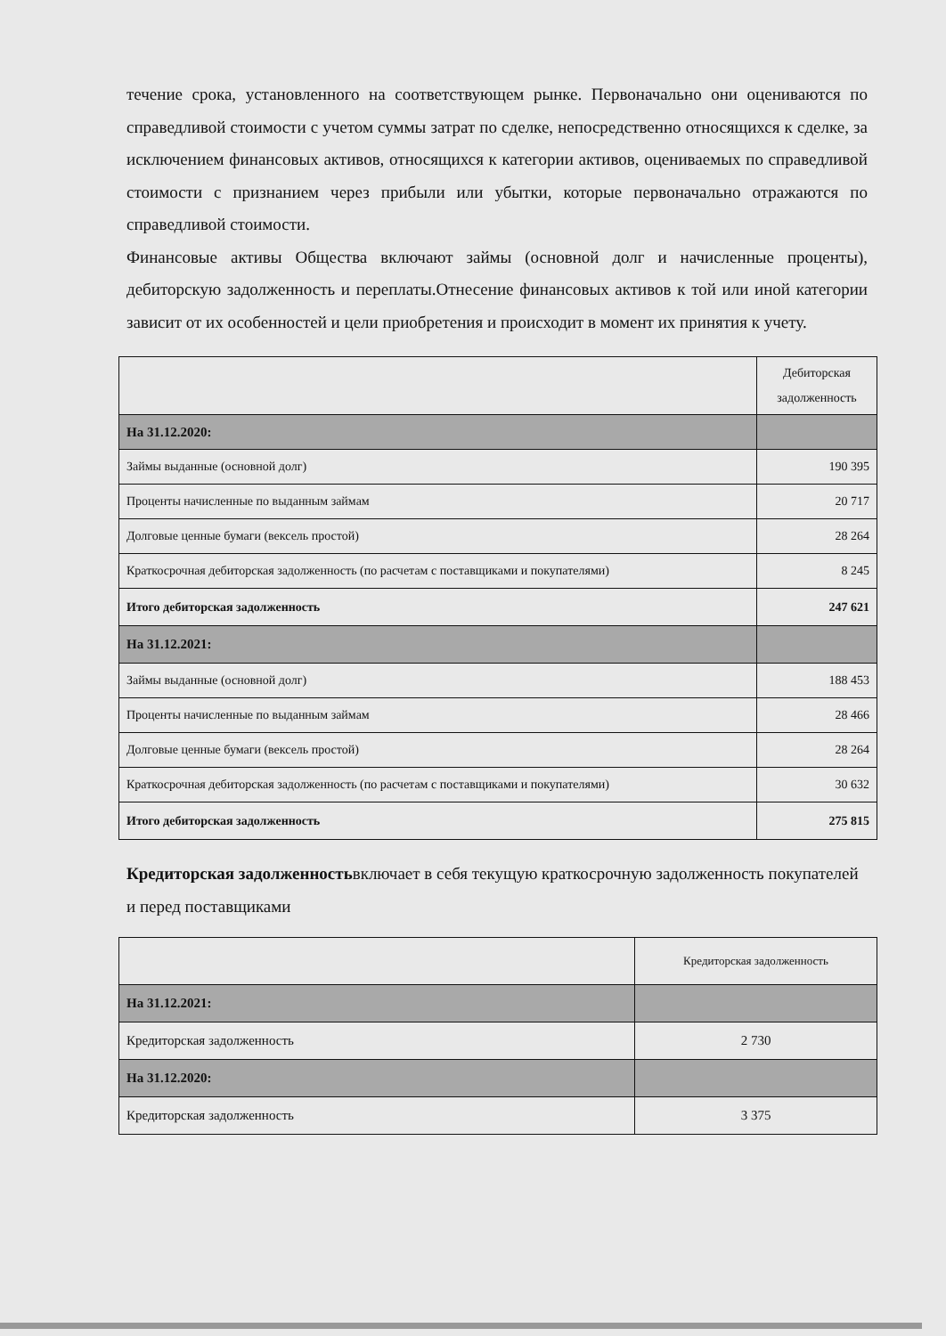течение срока, установленного на соответствующем рынке. Первоначально они оцениваются по справедливой стоимости с учетом суммы затрат по сделке, непосредственно относящихся к сделке, за исключением финансовых активов, относящихся к категории активов, оцениваемых по справедливой стоимости с признанием через прибыли или убытки, которые первоначально отражаются по справедливой стоимости.
Финансовые активы Общества включают займы (основной долг и начисленные проценты), дебиторскую задолженность и переплаты.Отнесение финансовых активов к той или иной категории зависит от их особенностей и цели приобретения и происходит в момент их принятия к учету.
| | Дебиторская задолженность |
| --- | --- |
| На 31.12.2020: | |
| Займы выданные (основной долг) | 190 395 |
| Проценты начисленные по выданным займам | 20 717 |
| Долговые ценные бумаги (вексель простой) | 28 264 |
| Краткосрочная дебиторская задолженность (по расчетам с поставщиками и покупателями) | 8 245 |
| Итого дебиторская задолженность | 247 621 |
| На 31.12.2021: | |
| Займы выданные (основной долг) | 188 453 |
| Проценты начисленные по выданным займам | 28 466 |
| Долговые ценные бумаги (вексель простой) | 28 264 |
| Краткосрочная дебиторская задолженность (по расчетам с поставщиками и покупателями) | 30 632 |
| Итого дебиторская задолженность | 275 815 |
Кредиторская задолженностьвключает в себя текущую краткосрочную задолженность покупателей и перед поставщиками
| | Кредиторская задолженность |
| --- | --- |
| На 31.12.2021: | |
| Кредиторская задолженность | 2 730 |
| На 31.12.2020: | |
| Кредиторская задолженность | 3 375 |